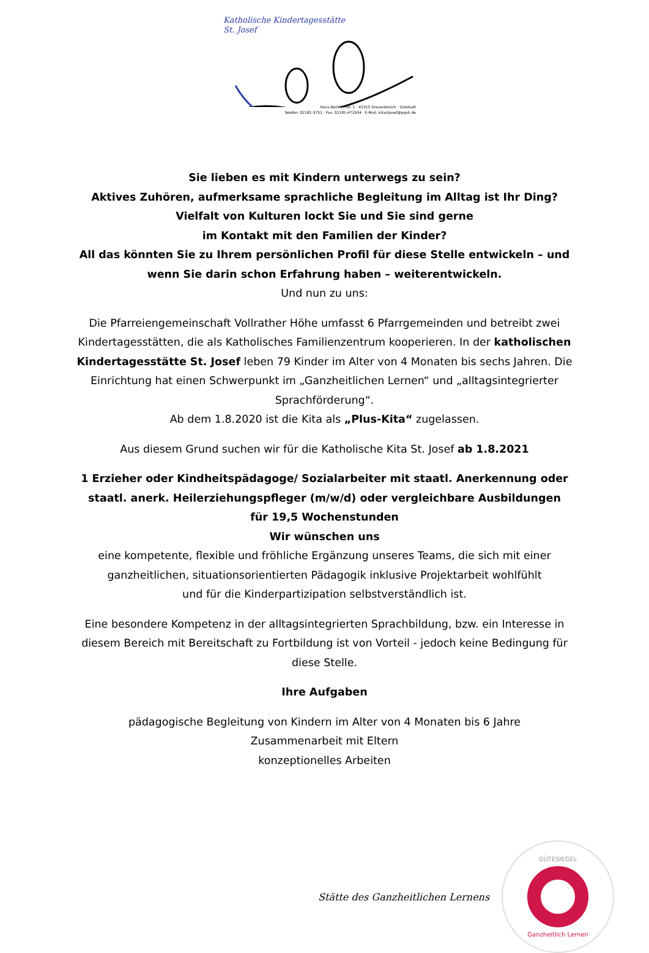Katholische Kindertagesstätte
St. Josef
Hans-Böckler-Str. 1 · 41515 Grevenbroich · Südstadt
Telefon: 02181-5751 · Fax: 02181-472934 · E-Mail: kitastjosef@pgvh.de
Sie lieben es mit Kindern unterwegs zu sein?
Aktives Zuhören, aufmerksame sprachliche Begleitung im Alltag ist Ihr Ding?
Vielfalt von Kulturen lockt Sie und Sie sind gerne
im Kontakt mit den Familien der Kinder?
All das könnten Sie zu Ihrem persönlichen Profil für diese Stelle entwickeln – und wenn Sie darin schon Erfahrung haben – weiterentwickeln.
Und nun zu uns:
Die Pfarreiengemeinschaft Vollrather Höhe umfasst 6 Pfarrgemeinden und betreibt zwei Kindertagesstätten, die als Katholisches Familienzentrum kooperieren. In der katholischen Kindertagesstätte St. Josef leben 79 Kinder im Alter von 4 Monaten bis sechs Jahren. Die Einrichtung hat einen Schwerpunkt im „Ganzheitlichen Lernen“ und „alltagsintegrierter Sprachförderung“.
Ab dem 1.8.2020 ist die Kita als „Plus-Kita“ zugelassen.
Aus diesem Grund suchen wir für die Katholische Kita St. Josef ab 1.8.2021
1 Erzieher oder Kindheitspädagoge/ Sozialarbeiter mit staatl. Anerkennung oder staatl. anerk. Heilerziehungspfleger (m/w/d) oder vergleichbare Ausbildungen
für 19,5 Wochenstunden
Wir wünschen uns
eine kompetente, flexible und fröhliche Ergänzung unseres Teams, die sich mit einer ganzheitlichen, situationsorientierten Pädagogik inklusive Projektarbeit wohlfühlt
und für die Kinderpartizipation selbstverständlich ist.
Eine besondere Kompetenz in der alltagsintegrierten Sprachbildung, bzw. ein Interesse in diesem Bereich mit Bereitschaft zu Fortbildung ist von Vorteil - jedoch keine Bedingung für diese Stelle.
Ihre Aufgaben
pädagogische Begleitung von Kindern im Alter von 4 Monaten bis 6 Jahre
Zusammenarbeit mit Eltern
konzeptionelles Arbeiten
Stätte des Ganzheitlichen Lernens
GÜTESIEGEL
Ganzheitlich Lernen